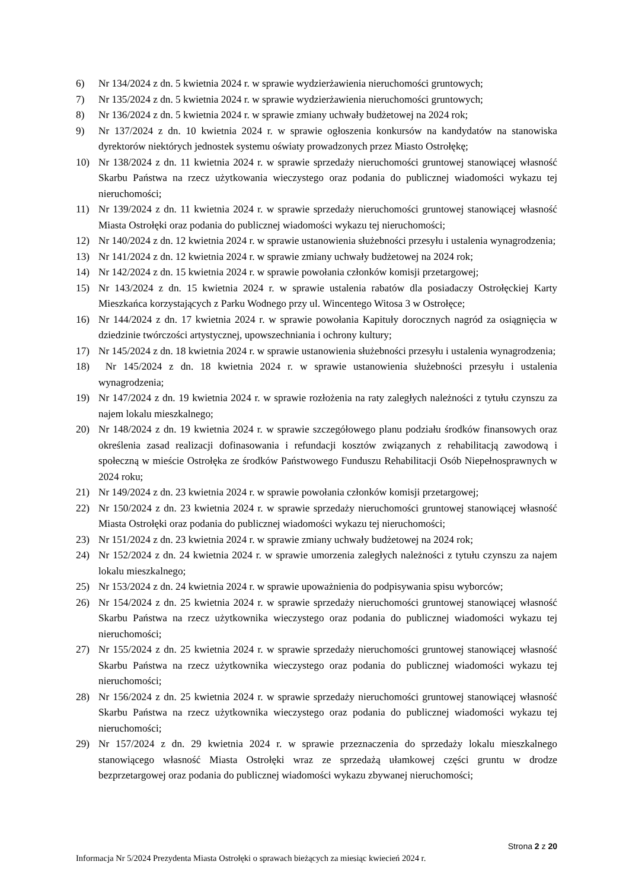6) Nr 134/2024 z dn. 5 kwietnia 2024 r. w sprawie wydzierżawienia nieruchomości gruntowych;
7) Nr 135/2024 z dn. 5 kwietnia 2024 r. w sprawie wydzierżawienia nieruchomości gruntowych;
8) Nr 136/2024 z dn. 5 kwietnia 2024 r. w sprawie zmiany uchwały budżetowej na 2024 rok;
9) Nr 137/2024 z dn. 10 kwietnia 2024 r. w sprawie ogłoszenia konkursów na kandydatów na stanowiska dyrektorów niektórych jednostek systemu oświaty prowadzonych przez Miasto Ostrołękę;
10) Nr 138/2024 z dn. 11 kwietnia 2024 r. w sprawie sprzedaży nieruchomości gruntowej stanowiącej własność Skarbu Państwa na rzecz użytkowania wieczystego oraz podania do publicznej wiadomości wykazu tej nieruchomości;
11) Nr 139/2024 z dn. 11 kwietnia 2024 r. w sprawie sprzedaży nieruchomości gruntowej stanowiącej własność Miasta Ostrołęki oraz podania do publicznej wiadomości wykazu tej nieruchomości;
12) Nr 140/2024 z dn. 12 kwietnia 2024 r. w sprawie ustanowienia służebności przesyłu i ustalenia wynagrodzenia;
13) Nr 141/2024 z dn. 12 kwietnia 2024 r. w sprawie zmiany uchwały budżetowej na 2024 rok;
14) Nr 142/2024 z dn. 15 kwietnia 2024 r. w sprawie powołania członków komisji przetargowej;
15) Nr 143/2024 z dn. 15 kwietnia 2024 r. w sprawie ustalenia rabatów dla posiadaczy Ostrołęckiej Karty Mieszkańca korzystających z Parku Wodnego przy ul. Wincentego Witosa 3 w Ostrołęce;
16) Nr 144/2024 z dn. 17 kwietnia 2024 r. w sprawie powołania Kapituły dorocznych nagród za osiągnięcia w dziedzinie twórczości artystycznej, upowszechniania i ochrony kultury;
17) Nr 145/2024 z dn. 18 kwietnia 2024 r. w sprawie ustanowienia służebności przesyłu i ustalenia wynagrodzenia;
18) Nr 145/2024 z dn. 18 kwietnia 2024 r. w sprawie ustanowienia służebności przesyłu i ustalenia wynagrodzenia;
19) Nr 147/2024 z dn. 19 kwietnia 2024 r. w sprawie rozłożenia na raty zaległych należności z tytułu czynszu za najem lokalu mieszkalnego;
20) Nr 148/2024 z dn. 19 kwietnia 2024 r. w sprawie szczegółowego planu podziału środków finansowych oraz określenia zasad realizacji dofinasowania i refundacji kosztów związanych z rehabilitacją zawodową i społeczną w mieście Ostrołęka ze środków Państwowego Funduszu Rehabilitacji Osób Niepełnosprawnych w 2024 roku;
21) Nr 149/2024 z dn. 23 kwietnia 2024 r. w sprawie powołania członków komisji przetargowej;
22) Nr 150/2024 z dn. 23 kwietnia 2024 r. w sprawie sprzedaży nieruchomości gruntowej stanowiącej własność Miasta Ostrołęki oraz podania do publicznej wiadomości wykazu tej nieruchomości;
23) Nr 151/2024 z dn. 23 kwietnia 2024 r. w sprawie zmiany uchwały budżetowej na 2024 rok;
24) Nr 152/2024 z dn. 24 kwietnia 2024 r. w sprawie umorzenia zaległych należności z tytułu czynszu za najem lokalu mieszkalnego;
25) Nr 153/2024 z dn. 24 kwietnia 2024 r. w sprawie upoważnienia do podpisywania spisu wyborców;
26) Nr 154/2024 z dn. 25 kwietnia 2024 r. w sprawie sprzedaży nieruchomości gruntowej stanowiącej własność Skarbu Państwa na rzecz użytkownika wieczystego oraz podania do publicznej wiadomości wykazu tej nieruchomości;
27) Nr 155/2024 z dn. 25 kwietnia 2024 r. w sprawie sprzedaży nieruchomości gruntowej stanowiącej własność Skarbu Państwa na rzecz użytkownika wieczystego oraz podania do publicznej wiadomości wykazu tej nieruchomości;
28) Nr 156/2024 z dn. 25 kwietnia 2024 r. w sprawie sprzedaży nieruchomości gruntowej stanowiącej własność Skarbu Państwa na rzecz użytkownika wieczystego oraz podania do publicznej wiadomości wykazu tej nieruchomości;
29) Nr 157/2024 z dn. 29 kwietnia 2024 r. w sprawie przeznaczenia do sprzedaży lokalu mieszkalnego stanowiącego własność Miasta Ostrołęki wraz ze sprzedażą ułamkowej części gruntu w drodze bezprzetargowej oraz podania do publicznej wiadomości wykazu zbywanej nieruchomości;
Strona 2 z 20
Informacja Nr 5/2024 Prezydenta Miasta Ostrołęki o sprawach bieżących za miesiąc kwiecień 2024 r.